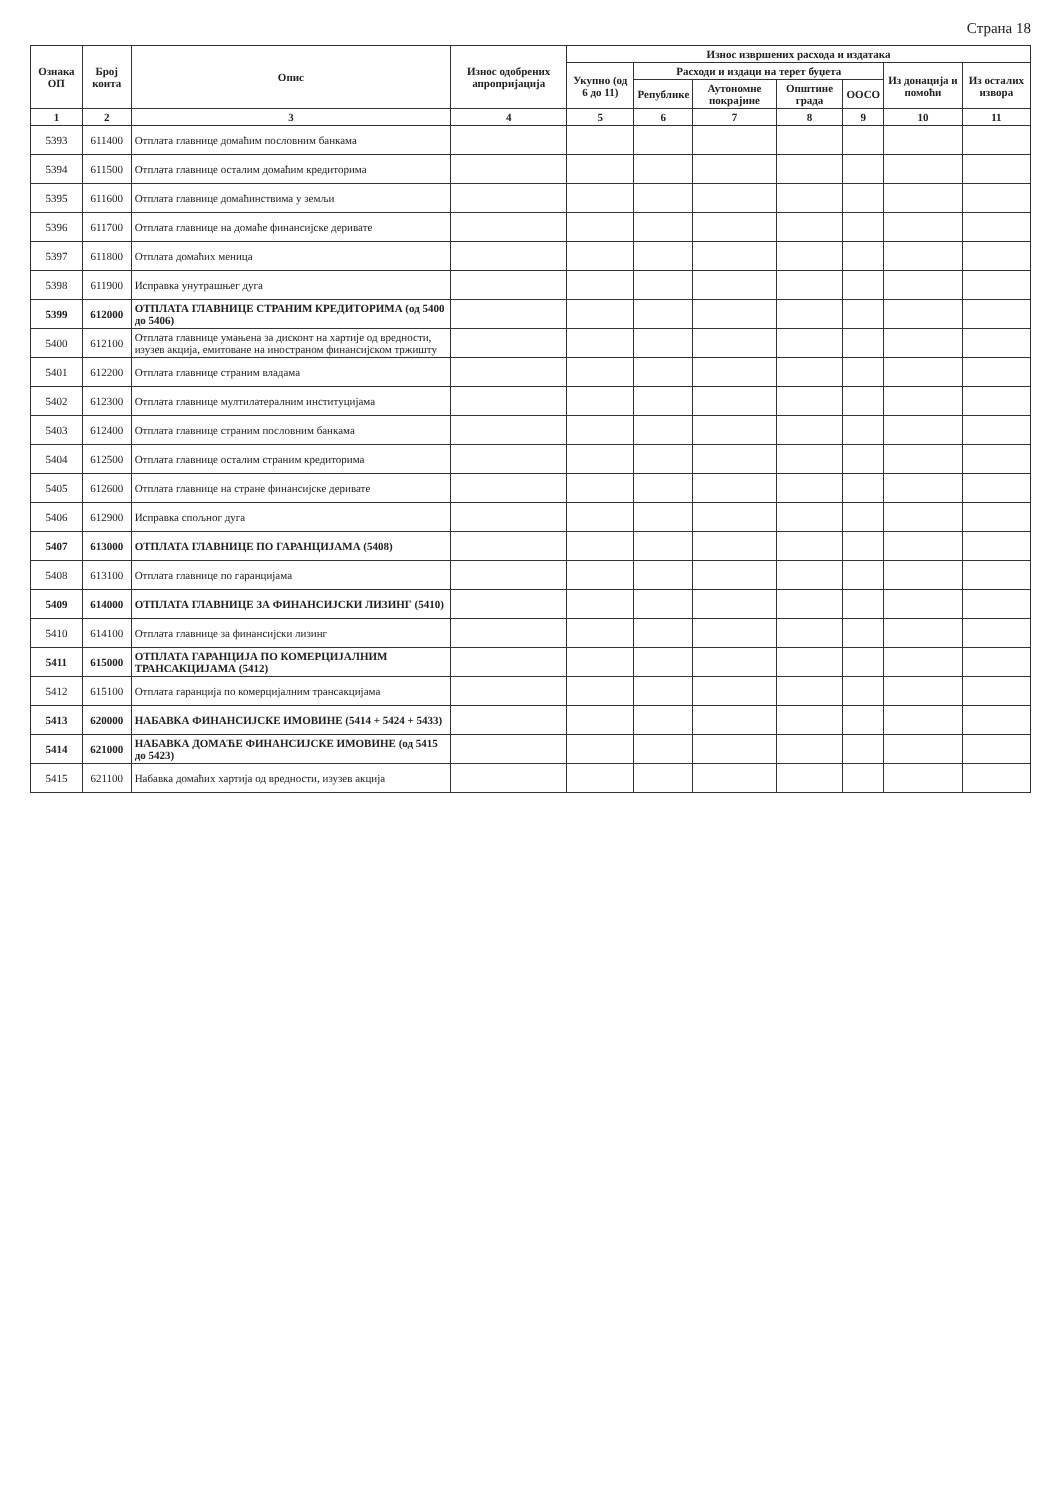Страна 18
| Ознака ОП | Број конта | Опис | Износ одобрених апропријација | Износ извршених расхода и издатака | | | | | | |
| --- | --- | --- | --- | --- | --- | --- | --- | --- | --- | --- |
| | | | | Укупно (од 6 до 11) | Расходи и издаци на терет буџета | | | | Из донација и помоћи | Из осталих извора |
| | | | | | Републике | Аутономне покрајине | Општине града | ООСО | | |
| 1 | 2 | 3 | 4 | 5 | 6 | 7 | 8 | 9 | 10 | 11 |
| 5393 | 611400 | Отплата главнице домаћим пословним банкама | | | | | | | | |
| 5394 | 611500 | Отплата главнице осталим домаћим кредиторима | | | | | | | | |
| 5395 | 611600 | Отплата главнице домаћинствима у земљи | | | | | | | | |
| 5396 | 611700 | Отплата главнице на домаће финансијске деривате | | | | | | | | |
| 5397 | 611800 | Отплата домаћих меница | | | | | | | | |
| 5398 | 611900 | Исправка унутрашњег дуга | | | | | | | | |
| 5399 | 612000 | ОТПЛАТА ГЛАВНИЦЕ СТРАНИМ КРЕДИТОРИМА (од 5400 до 5406) | | | | | | | | |
| 5400 | 612100 | Отплата главнице умањена за дисконт на хартије од вредности, изузев акција, емитоване на иностраном финансијском тржишту | | | | | | | | |
| 5401 | 612200 | Отплата главнице страним владама | | | | | | | | |
| 5402 | 612300 | Отплата главнице мултилатералним институцијама | | | | | | | | |
| 5403 | 612400 | Отплата главнице страним пословним банкама | | | | | | | | |
| 5404 | 612500 | Отплата главнице осталим страним кредиторима | | | | | | | | |
| 5405 | 612600 | Отплата главнице на стране финансијске деривате | | | | | | | | |
| 5406 | 612900 | Исправка спољног дуга | | | | | | | | |
| 5407 | 613000 | ОТПЛАТА ГЛАВНИЦЕ ПО ГАРАНЦИЈАМА (5408) | | | | | | | | |
| 5408 | 613100 | Отплата главнице по гаранцијама | | | | | | | | |
| 5409 | 614000 | ОТПЛАТА ГЛАВНИЦЕ ЗА ФИНАНСИЈСКИ ЛИЗИНГ (5410) | | | | | | | | |
| 5410 | 614100 | Отплата главнице за финансијски лизинг | | | | | | | | |
| 5411 | 615000 | ОТПЛАТА ГАРАНЦИЈА ПО КОМЕРЦИЈАЛНИМ ТРАНСАКЦИЈАМА (5412) | | | | | | | | |
| 5412 | 615100 | Отплата гаранција по комерцијалним трансакцијама | | | | | | | | |
| 5413 | 620000 | НАБАВКА ФИНАНСИЈСКЕ ИМОВИНЕ (5414 + 5424 + 5433) | | | | | | | | |
| 5414 | 621000 | НАБАВКА ДОМАЋЕ ФИНАНСИЈСКЕ ИМОВИНЕ (од 5415 до 5423) | | | | | | | | |
| 5415 | 621100 | Набавка домаћих хартија од вредности, изузев акција | | | | | | | | |